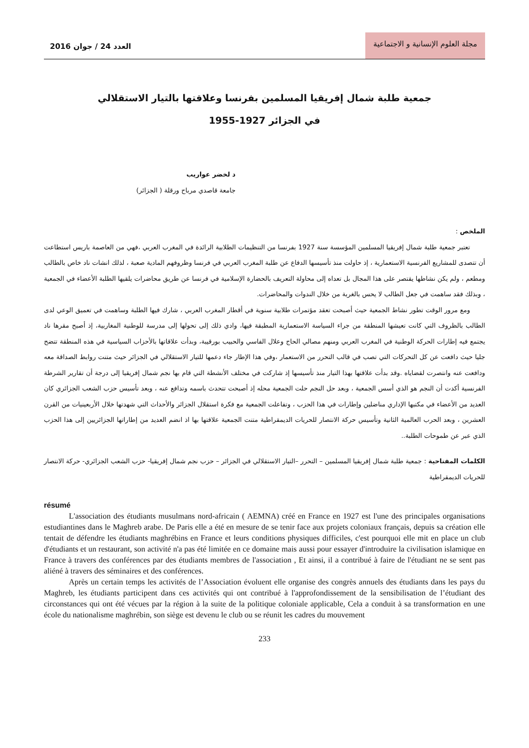العدد 24 / جوان 2016
مجلة العلوم الإنسانية و الاجتماعية
جمعية طلبة شمال إفريقيا المسلمين بفرنسا وعلاقتها بالتيار الاستقلالي
في الجزائر 1927-1955
د لخضر عواريب
جامعة قاصدي مرباح ورقلة ( الجزائر)
الملخص :
تعتبر جمعية طلبة شمال إفريقيا المسلمين المؤسسة سنة 1927 بفرنسا من التنظيمات الطلابية الرائدة في المغرب العربي ،فهي من العاصمة باريس استطاعت أن تتصدى للمشاريع الفرنسية الاستعمارية ، إذ حاولت منذ تأسيسها الدفاع عن طلبة المغرب العربي في فرنسا وظروفهم المادية صعبة ، لذلك انشات ناد خاص بالطالب ومطعم ، ولم يكن نشاطها يقتصر على هذا المجال بل تعداه إلى محاولة التعريف بالحضارة الإسلامية في فرنسا عن طريق محاضرات يلقيها الطلبة الأعضاء في الجمعية ، وبذلك فقد ساهمت في جعل الطالب لا يحس بالغربة من خلال الندوات والمحاضرات.
ومع مرور الوقت تطور نشاط الجمعية حيث أصبحت تعقد مؤتمرات طلابية سنوية في أقطار المغرب العربي ، شارك فيها الطلبة وساهمت في تعميق الوعي لدى الطالب بالظروف التي كانت تعيشها المنطقة من جراء السياسة الاستعمارية المطبقة فيها، وادي ذلك إلى تحولها إلى مدرسة للوطنية المغاربية، إذ أصبح مقرها ناد يجتمع فيه إطارات الحركة الوطنية في المغرب العربي ومنهم مصالي الحاج وعلال الفاسي والحبيب بورقيبة، وبدأت علاقاتها بالأحزاب السياسية في هذه المنطقة تتضح جليا حيث دافعت عن كل التحركات التي تصب في قالب التحرر من الاستعمار ،وفي هذا الإطار جاء دعمها للتيار الاستقلالي في الجزائر حيث متنت روابط الصداقة معه ودافعت عنه وانتصرت لقضاياه .وقد بدأت علاقتها بهذا التيار منذ تأسيسها إذ شاركت في مختلف الأنشطة التي قام بها نجم شمال إفريقيا إلى درجة أن تقارير الشرطة الفرنسية أكدت أن النجم هو الذي أسس الجمعية ، وبعد حل النجم حلت الجمعية محله إذ أصبحت تتحدث باسمه وتدافع عنه ، وبعد تأسيس حزب الشعب الجزائري كان العديد من الأعضاء في مكتبها الإداري مناضلين وإطارات في هذا الحزب ، وتفاعلت الجمعية مع فكرة استقلال الجزائر والأحداث التي شهدتها خلال الأربعينيات من القرن العشرين ، وبعد الحرب العالمية الثانية وتأسيس حركة الانتصار للحريات الديمقراطية متنت الجمعية علاقتها بها اذ انضم العديد من إطاراتها الجزائريين إلى هذا الحزب الذي عبر عن طموحات الطلبة..
الكلمات المفتاحية : جمعية طلبة شمال إفريقيا المسلمين – التحرر –التيار الاستقلالي في الجزائر – حزب نجم شمال إفريقيا- حزب الشعب الجزائري- حركة الانتصار للحريات الديمقراطية
résumé
L'association des étudiants musulmans nord-africain ( AEMNA) créé en France en 1927 est l'une des principales organisations estudiantines dans le Maghreb arabe. De Paris elle a été en mesure de se tenir face aux projets coloniaux français, depuis sa création elle tentait de défendre les étudiants maghrébins en France et leurs conditions physiques difficiles, c'est pourquoi elle mit en place un club d'étudiants et un restaurant, son activité n'a pas été limitée en ce domaine mais aussi pour essayer d'introduire la civilisation islamique en France à travers des conférences par des étudiants membres de l'association , Et ainsi, il a contribué à faire de l'étudiant ne se sent pas aliéné à travers des séminaires et des conférences.
Après un certain temps les activités de l’Association évoluent elle organise des congrès annuels des étudiants dans les pays du Maghreb, les étudiants participent dans ces activités qui ont contribué à l'approfondissement de la sensibilisation de l’étudiant des circonstances qui ont été vécues par la région à la suite de la politique coloniale applicable, Cela a conduit à sa transformation en une école du nationalisme maghrébin, son siège est devenu le club ou se réunit les cadres du mouvement
233